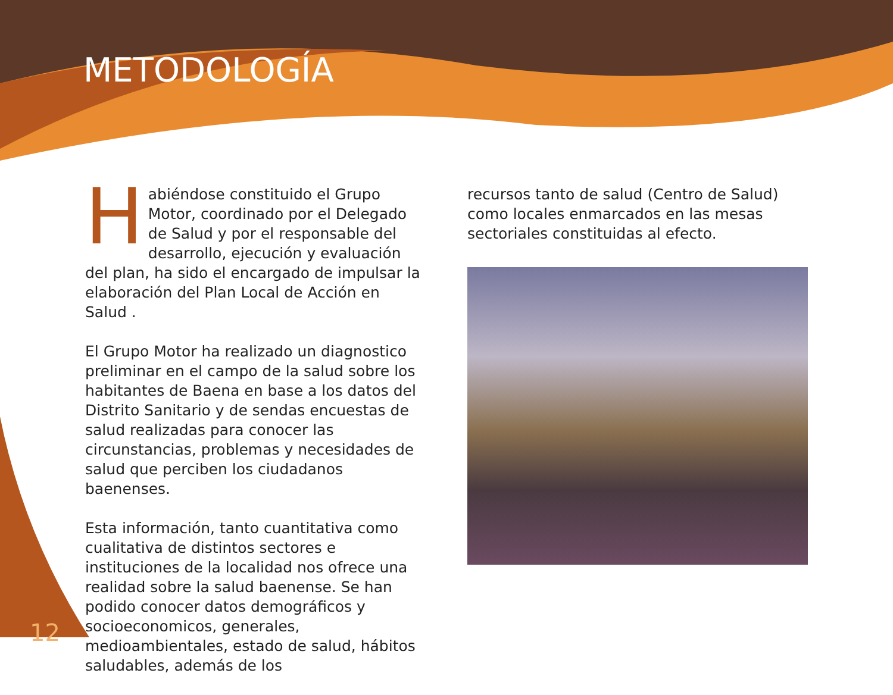METODOLOGÍA
Habiéndose constituido el Grupo Motor, coordinado por el Delegado de Salud y por el responsable del desarrollo, ejecución y evaluación del plan, ha sido el encargado de impulsar la elaboración del Plan Local de Acción en Salud .
El Grupo Motor ha realizado un diagnostico preliminar en el campo de la salud sobre los habitantes de Baena en base a los datos del Distrito Sanitario y de sendas encuestas de salud realizadas para conocer las circunstancias, problemas y necesidades de salud que perciben los ciudadanos baenenses.
Esta información, tanto cuantitativa como cualitativa de distintos sectores e instituciones de la localidad nos ofrece una realidad sobre la salud baenense. Se han podido conocer datos demográficos y socioeconomicos, generales, medioambientales, estado de salud, hábitos saludables, además de los
recursos tanto de salud (Centro de Salud) como locales enmarcados en las mesas sectoriales constituidas al efecto.
12